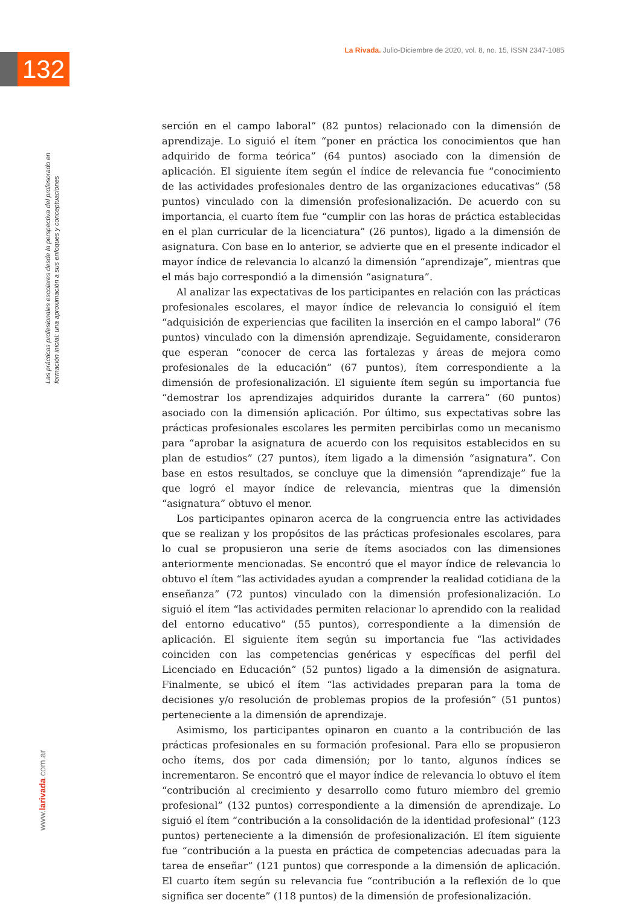La Rivada. Julio-Diciembre de 2020, vol. 8, no. 15, ISSN 2347-1085
132
Las prácticas profesionales escolares desde la perspectiva del profesorado en formación inicial: una aproximación a sus enfoques y conceptuaciones
serción en el campo laboral” (82 puntos) relacionado con la dimensión de aprendizaje. Lo siguió el ítem “poner en práctica los conocimientos que han adquirido de forma teórica” (64 puntos) asociado con la dimensión de aplicación. El siguiente ítem según el índice de relevancia fue “conocimiento de las actividades profesionales dentro de las organizaciones educativas” (58 puntos) vinculado con la dimensión profesionalización. De acuerdo con su importancia, el cuarto ítem fue “cumplir con las horas de práctica establecidas en el plan curricular de la licenciatura” (26 puntos), ligado a la dimensión de asignatura. Con base en lo anterior, se advierte que en el presente indicador el mayor índice de relevancia lo alcanzó la dimensión “aprendizaje”, mientras que el más bajo correspondió a la dimensión “asignatura”.
Al analizar las expectativas de los participantes en relación con las prácticas profesionales escolares, el mayor índice de relevancia lo consiguió el ítem “adquisición de experiencias que faciliten la inserción en el campo laboral” (76 puntos) vinculado con la dimensión aprendizaje. Seguidamente, consideraron que esperan “conocer de cerca las fortalezas y áreas de mejora como profesionales de la educación” (67 puntos), ítem correspondiente a la dimensión de profesionalización. El siguiente ítem según su importancia fue “demostrar los aprendizajes adquiridos durante la carrera” (60 puntos) asociado con la dimensión aplicación. Por último, sus expectativas sobre las prácticas profesionales escolares les permiten percibirlas como un mecanismo para “aprobar la asignatura de acuerdo con los requisitos establecidos en su plan de estudios” (27 puntos), ítem ligado a la dimensión “asignatura”. Con base en estos resultados, se concluye que la dimensión “aprendizaje” fue la que logró el mayor índice de relevancia, mientras que la dimensión “asignatura” obtuvo el menor.
Los participantes opinaron acerca de la congruencia entre las actividades que se realizan y los propósitos de las prácticas profesionales escolares, para lo cual se propusieron una serie de ítems asociados con las dimensiones anteriormente mencionadas. Se encontró que el mayor índice de relevancia lo obtuvo el ítem “las actividades ayudan a comprender la realidad cotidiana de la enseñanza” (72 puntos) vinculado con la dimensión profesionalización. Lo siguió el ítem “las actividades permiten relacionar lo aprendido con la realidad del entorno educativo” (55 puntos), correspondiente a la dimensión de aplicación. El siguiente ítem según su importancia fue “las actividades coinciden con las competencias genéricas y específicas del perfil del Licenciado en Educación” (52 puntos) ligado a la dimensión de asignatura. Finalmente, se ubicó el ítem “las actividades preparan para la toma de decisiones y/o resolución de problemas propios de la profesión” (51 puntos) perteneciente a la dimensión de aprendizaje.
Asimismo, los participantes opinaron en cuanto a la contribución de las prácticas profesionales en su formación profesional. Para ello se propusieron ocho ítems, dos por cada dimensión; por lo tanto, algunos índices se incrementaron. Se encontró que el mayor índice de relevancia lo obtuvo el ítem “contribución al crecimiento y desarrollo como futuro miembro del gremio profesional” (132 puntos) correspondiente a la dimensión de aprendizaje. Lo siguió el ítem “contribución a la consolidación de la identidad profesional” (123 puntos) perteneciente a la dimensión de profesionalización. El ítem siguiente fue “contribución a la puesta en práctica de competencias adecuadas para la tarea de enseñar” (121 puntos) que corresponde a la dimensión de aplicación. El cuarto ítem según su relevancia fue “contribución a la reflexión de lo que significa ser docente” (118 puntos) de la dimensión de profesionalización.
www.larivada.com.ar